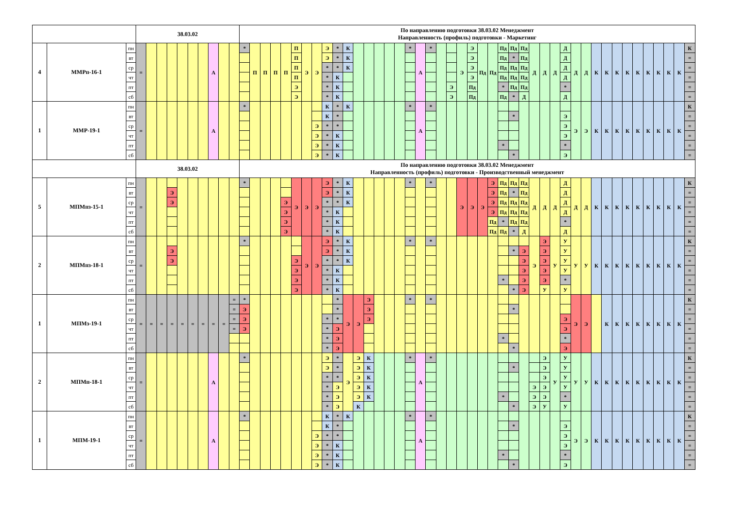| | | | 38.03.02 | | | | | | | | | | По направлению подготовки 38.03.02 Менеджмент Направленность (профиль) подготовки - Маркетинг | | | | | | | | | | | | | | | | | | | | | | | | | | | | | | | | | | | | | | | | | | | |
| 4 | ММРп-16-1 | пн | = | | | | | | | А | | | * | П | П | П | П | П | Э | Э | Э | * | К | | | | | | * | А | * | | | Э | Э | Пд | Пд | Пд | Пд | Пд | Д | Д | Д | Д | Д | Д | К | К | К | К | К | К | К | К | К | К |
| | | вт | | | | | | | | | | | | | | | | П | | | Э | * | К | | | | | | | | | | | | Э | | | Пд | * | Пд | | | | Д | | | | | | | | | | | | = |
| | | ср | | | | | | | | | | | | | | | | П | | | * | * | К | | | | | | | | | | | | Э | | | Пд | Пд | Пд | | | | Д | | | | | | | | | | | | = |
| | | чт | | | | | | | | | | | | | | | | П | | | * | К | | | | | | | | | | | | | Э | | | Пд | Пд | Пд | | | | Д | | | | | | | | | | | | = |
| | | пт | | | | | | | | | | | | | | | | Э | | | * | К | | | | | | | | | | | Э | | Пд | | | * | Пд | Пд | | | | * | | | | | | | | | | | | = |
| | | сб | | | | | | | | | | | | | | | | Э | | | * | К | | | | | | | | | | | Э | | Пд | | | Пд | * | Д | | | | Д | | | | | | | | | | | | = |
| 1 | ММР-19-1 | пн | = | | | | | | | А | | | * | | | | | | | | К | * | К | | | | | | * | А | * | | | | | | | | | | | | | | Э | Э | К | К | К | К | К | К | К | К | К | К |
| | | вт | | | | | | | | | | | | | | | | | | | К | * | | | | | | | | | | | | | | | | | * | | | | | Э | | | | | | | | | | | | = |
| | | ср | | | | | | | | | | | | | | | | | | Э | * | * | | | | | | | | | | | | | | | | | | | | | | Э | | | | | | | | | | | | = |
| | | чт | | | | | | | | | | | | | | | | | | Э | * | К | | | | | | | | | | | | | | | | | | | | | | Э | | | | | | | | | | | | = |
| | | пт | | | | | | | | | | | | | | | | | | Э | * | К | | | | | | | | | | | | | | | | * | | | | | | * | | | | | | | | | | | | = |
| | | сб | | | | | | | | | | | | | | | | | | Э | * | К | | | | | | | | | | | | | | | | | * | | | | | Э | | | | | | | | | | | | = |
| | | | 38.03.02 | | | | | | | | | | По направлению подготовки 38.03.02 Менеджмент Направленность (профиль) подготовки - Производственный менеджмент | | | | | | | | | | | | | | | | | | | | | | | | | | | | | | | | | | | | | | | | | | | |
| 5 | МПМпз-15-1 | пн | = | | | | | | | | | | * | | | | | Э | Э | Э | Э | * | К | | | | | | * | | * | | | Э | Э | Э | Э | Пд | Пд | Пд | Д | Д | Д | Д | Д | Д | К | К | К | К | К | К | К | К | К | К |
| | | вт | | | | Э | | | | | | | | | | | | | | | Э | * | К | | | | | | | | | | | | | | Э | Пд | * | Пд | | | | Д | | | | | | | | | | | | = |
| | | ср | | | | Э | | | | | | | | | | | Э | | | | * | * | К | | | | | | | | | | | | | | Э | Пд | Пд | Пд | | | | Д | | | | | | | | | | | | = |
| | | чт | | | | | | | | | | | | | | | Э | | | | * | К | | | | | | | | | | | | | | | Э | Пд | Пд | Пд | | | | Д | | | | | | | | | | | | = |
| | | пт | | | | | | | | | | | | | | | Э | | | | * | К | | | | | | | | | | | | | | | Пд | * | Пд | Пд | | | | * | | | | | | | | | | | | = |
| | | сб | | | | | | | | | | | | | | | Э | | | | * | К | | | | | | | | | | | | | | | Пд | Пд | * | Д | | | | Д | | | | | | | | | | | | = |
| 2 | МПМпз-18-1 | пн | = | | | | | | | | | | * | | | | | | Э | Э | Э | * | К | | | | | | * | | * | | | | | | | | | | Э | Э | У | У | У | У | К | К | К | К | К | К | К | К | К | К |
| | | вт | | | | Э | | | | | | | | | | | | | | | Э | * | К | | | | | | | | | | | | | | | | * | Э | | Э | | У | | | | | | | | | | | | = |
| | | ср | | | | Э | | | | | | | | | | | | Э | | | * | * | К | | | | | | | | | | | | | | | | | Э | | Э | | У | | | | | | | | | | | | = |
| | | чт | | | | | | | | | | | | | | | | Э | | | * | К | | | | | | | | | | | | | | | | | | Э | | Э | | У | | | | | | | | | | | | = |
| | | пт | | | | | | | | | | | | | | | | Э | | | * | К | | | | | | | | | | | | | | | | * | | Э | | Э | | * | | | | | | | | | | | | = |
| | | сб | | | | | | | | | | | | | | | | Э | | | * | К | | | | | | | | | | | | | | | | | * | Э | | У | | У | | | | | | | | | | | | = |
| 1 | МПМз-19-1 | пн | = | = | = | = | = | = | = | = | = | = | * | | | | | | | | | * | Э | Э | Э | | | | * | | * | | | | | | | | | | | | | | Э | Э | | К | К | К | К | К | К | К | К | К |
| | | вт | | | | | | | | | | = | Э | | | | | | | | | * | | | Э | | | | | | | | | | | | | | * | | | | | | | | | | | | | | | | | = |
| | | ср | | | | | | | | | | = | Э | | | | | | | | * | * | | | Э | | | | | | | | | | | | | | | | | | | Э | | | | | | | | | | | | = |
| | | чт | | | | | | | | | | = | Э | | | | | | | | * | Э | | | | | | | | | | | | | | | | | | | | | | Э | | | | | | | | | | | | = |
| | | пт | | | | | | | | | | | | | | | | | | | * | Э | | | | | | | | | | | | | | | | * | | | | | | * | | | | | | | | | | | | = |
| | | сб | | | | | | | | | | | | | | | | | | | * | Э | | | | | | | | | | | | | | | | | * | | | | | Э | | | | | | | | | | | | = |
| 2 | МПМп-18-1 | пн | = | | | | | | | А | | | * | | | | | | | | Э | * | Э | Э | К | | | | * | А | * | | | | | | | | | | | Э | У | У | У | У | К | К | К | К | К | К | К | К | К | К |
| | | вт | | | | | | | | | | | | | | | | | | | Э | * | | Э | К | | | | | | | | | | | | | | * | | | Э | | У | | | | | | | | | | | | = |
| | | ср | | | | | | | | | | | | | | | | | | | * | * | | Э | К | | | | | | | | | | | | | | | | | Э | | У | | | | | | | | | | | | = |
| | | чт | | | | | | | | | | | | | | | | | | | * | Э | | Э | К | | | | | | | | | | | | | | | | Э | Э | | У | | | | | | | | | | | | = |
| | | пт | | | | | | | | | | | | | | | | | | | * | Э | | Э | К | | | | | | | | | | | | | * | | | Э | Э | | * | | | | | | | | | | | | = |
| | | сб | | | | | | | | | | | | | | | | | | | * | Э | | К | | | | | | | | | | | | | | | * | | Э | У | | У | | | | | | | | | | | | = |
| 1 | МПМ-19-1 | пн | = | | | | | | | А | | | * | | | | | | | | К | * | К | | | | | | * | А | * | | | | | | | | | | | | | | Э | Э | К | К | К | К | К | К | К | К | К | К |
| | | вт | | | | | | | | | | | | | | | | | | | К | * | | | | | | | | | | | | | | | | | * | | | | | Э | | | | | | | | | | | | = |
| | | ср | | | | | | | | | | | | | | | | | | Э | * | * | | | | | | | | | | | | | | | | | | | | | | Э | | | | | | | | | | | | = |
| | | чт | | | | | | | | | | | | | | | | | | Э | * | К | | | | | | | | | | | | | | | | | | | | | | Э | | | | | | | | | | | | = |
| | | пт | | | | | | | | | | | | | | | | | | Э | * | К | | | | | | | | | | | | | | | | * | | | | | | * | | | | | | | | | | | | = |
| | | сб | | | | | | | | | | | | | | | | | | Э | * | К | | | | | | | | | | | | | | | | | * | | | | | Э | | | | | | | | | | | | = |